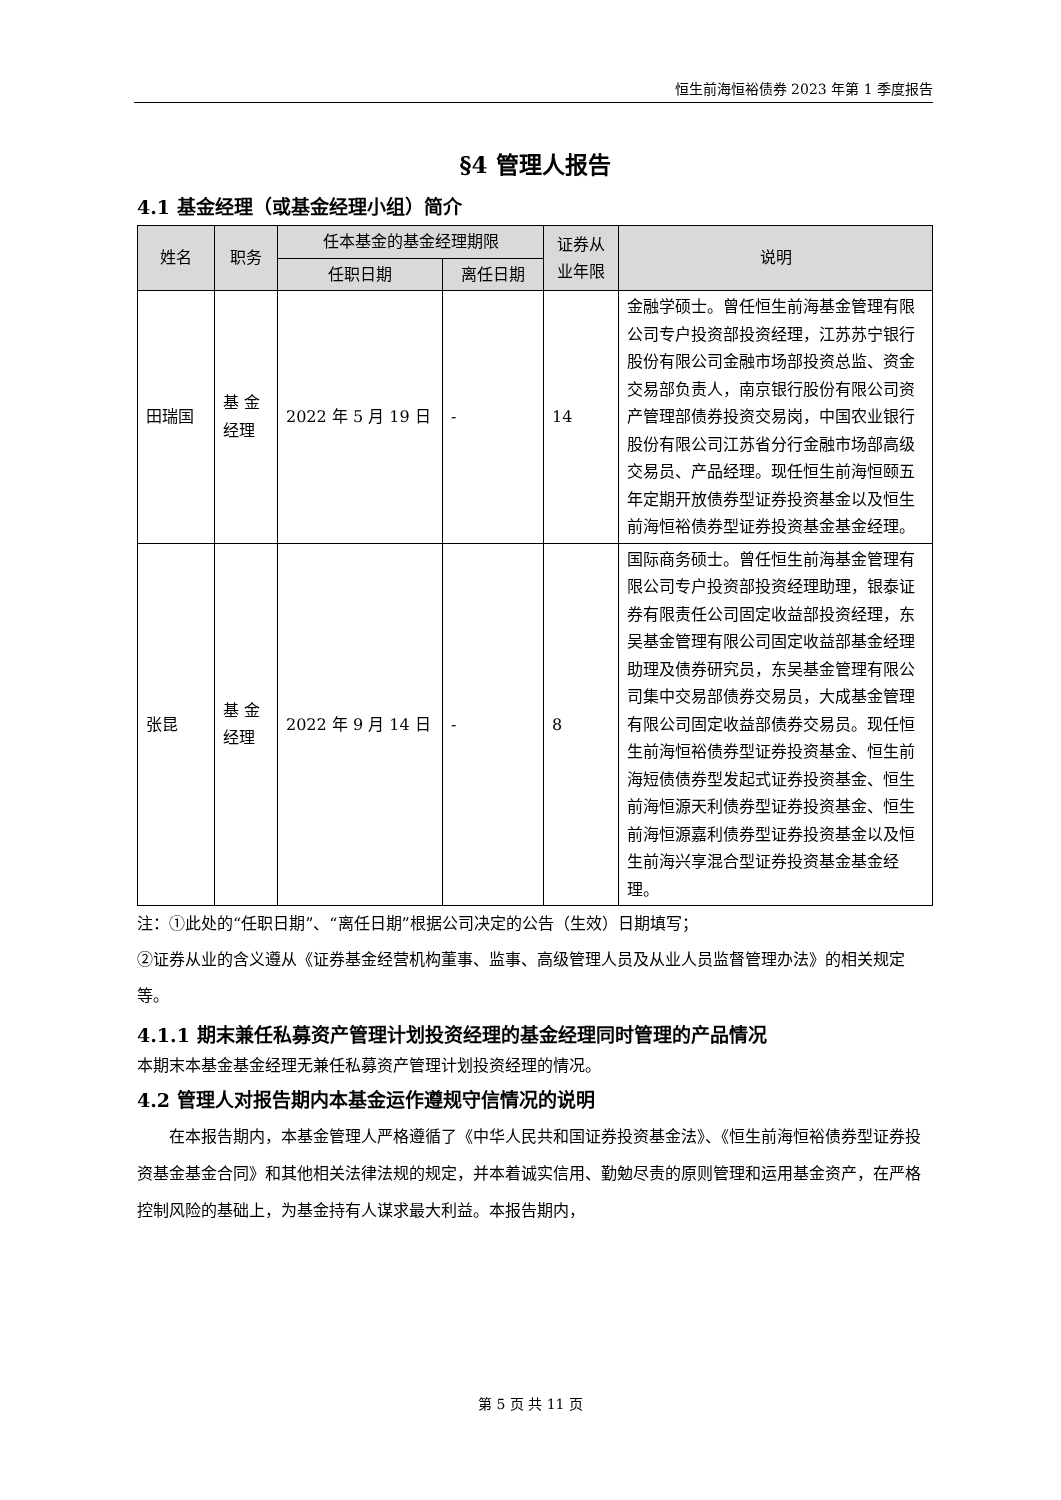恒生前海恒裕债券 2023 年第 1 季度报告
§4 管理人报告
4.1 基金经理（或基金经理小组）简介
| 姓名 | 职务 | 任本基金的基金经理期限 | | 证券从业年限 | 说明 |
| --- | --- | --- | --- | --- | --- |
| | | 任职日期 | 离任日期 | | |
| 田瑞国 | 基 金经理 | 2022 年 5 月 19 日 | - | 14 | 金融学硕士。曾任恒生前海基金管理有限公司专户投资部投资经理，江苏苏宁银行股份有限公司金融市场部投资总监、资金交易部负责人，南京银行股份有限公司资产管理部债券投资交易岗，中国农业银行股份有限公司江苏省分行金融市场部高级交易员、产品经理。现任恒生前海恒颐五年定期开放债券型证券投资基金以及恒生前海恒裕债券型证券投资基金基金经理。 |
| 张昆 | 基 金经理 | 2022 年 9 月 14 日 | - | 8 | 国际商务硕士。曾任恒生前海基金管理有限公司专户投资部投资经理助理，银泰证券有限责任公司固定收益部投资经理，东吴基金管理有限公司固定收益部基金经理助理及债券研究员，东吴基金管理有限公司集中交易部债券交易员，大成基金管理有限公司固定收益部债券交易员。现任恒生前海恒裕债券型证券投资基金、恒生前海短债债券型发起式证券投资基金、恒生前海恒源天利债券型证券投资基金、恒生前海恒源嘉利债券型证券投资基金以及恒生前海兴享混合型证券投资基金基金经理。 |
注：①此处的“任职日期”、“离任日期”根据公司决定的公告（生效）日期填写；
②证券从业的含义遵从《证券基金经营机构董事、监事、高级管理人员及从业人员监督管理办法》的相关规定等。
4.1.1 期末兼任私募资产管理计划投资经理的基金经理同时管理的产品情况
本期末本基金基金经理无兼任私募资产管理计划投资经理的情况。
4.2 管理人对报告期内本基金运作遵规守信情况的说明
在本报告期内，本基金管理人严格遵循了《中华人民共和国证券投资基金法》、《恒生前海恒裕债券型证券投资基金基金合同》和其他相关法律法规的规定，并本着诚实信用、勤勉尽责的原则管理和运用基金资产，在严格控制风险的基础上，为基金持有人谋求最大利益。本报告期内，
第 5 页 共 11 页